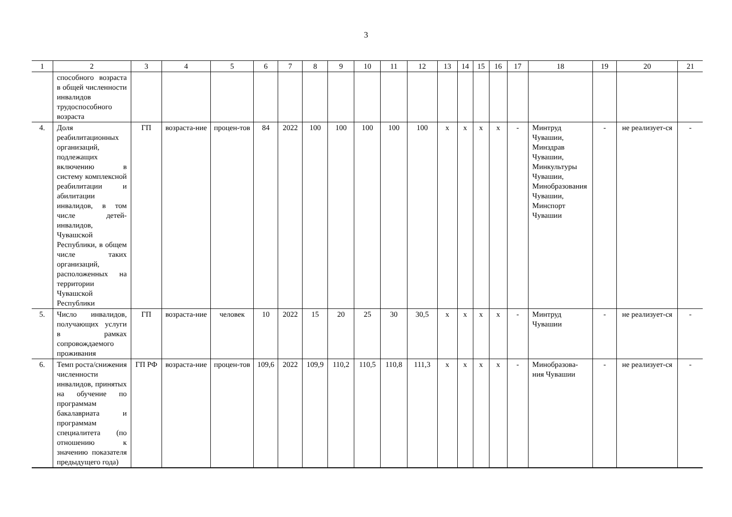3
| 1 | 2 | 3 | 4 | 5 | 6 | 7 | 8 | 9 | 10 | 11 | 12 | 13 | 14 | 15 | 16 | 17 | 18 | 19 | 20 | 21 |
| --- | --- | --- | --- | --- | --- | --- | --- | --- | --- | --- | --- | --- | --- | --- | --- | --- | --- | --- | --- | --- |
| | способного возраста в общей численности инвалидов трудоспособного возраста | | | | | | | | | | | | | | | | | | | |
| 4. | Доля реабилитационных организаций, подлежащих включению в систему комплексной реабилитации и абилитации инвалидов, в том числе детей-инвалидов, Чувашской Республики, в общем числе таких организаций, расположенных на территории Чувашской Республики | ГП | возраста-ние | процен-тов | 84 | 2022 | 100 | 100 | 100 | 100 | 100 | x | x | x | x | - | Минтруд Чувашии, Минздрав Чувашии, Минкультуры Чувашии, Минобразования Чувашии, Минспорт Чувашии | - | не реализует-ся | - |
| 5. | Число инвалидов, получающих услуги в рамках сопровождаемого проживания | ГП | возраста-ние | человек | 10 | 2022 | 15 | 20 | 25 | 30 | 30,5 | x | x | x | x | - | Минтруд Чувашии | - | не реализует-ся | - |
| 6. | Темп роста/снижения численности инвалидов, принятых на обучение по программам бакалавриата и программам специалитета (по отношению к значению показателя предыдущего года) | ГП РФ | возраста-ние | процен-тов | 109,6 | 2022 | 109,9 | 110,2 | 110,5 | 110,8 | 111,3 | x | x | x | x | - | Минобразова-ния Чувашии | - | не реализует-ся | - |